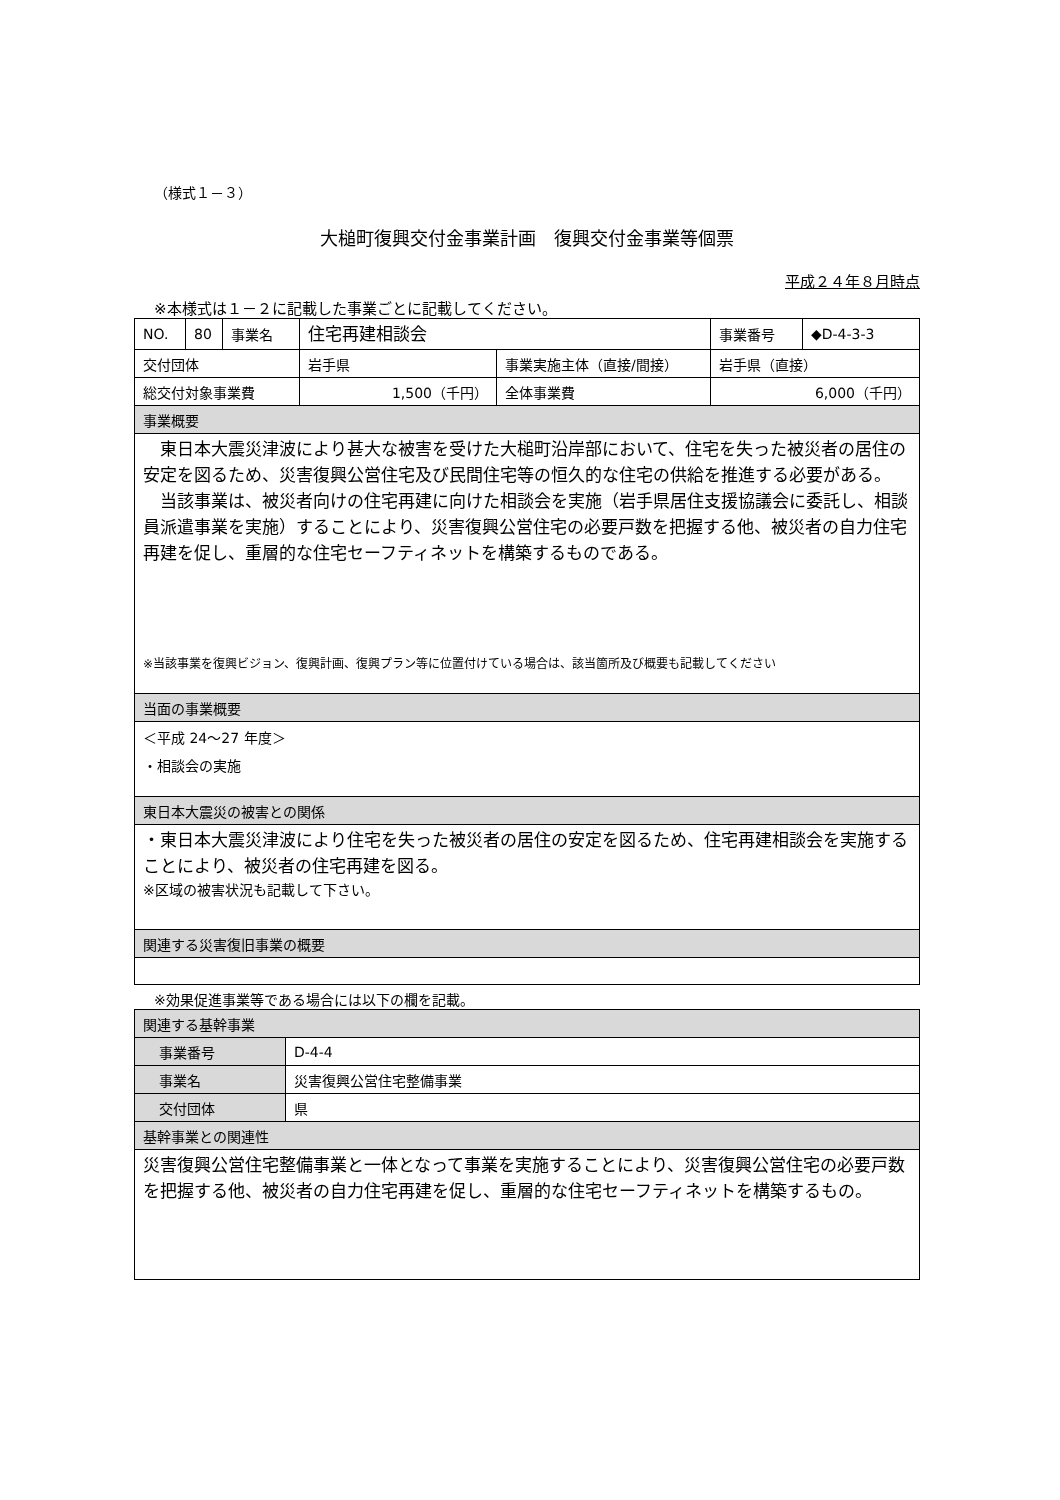（様式１－３）
大槌町復興交付金事業計画　復興交付金事業等個票
平成２４年８月時点
※本様式は１－２に記載した事業ごとに記載してください。
| NO. | 80 | 事業名 | 住宅再建相談会 | | 事業番号 | ◆D-4-3-3 |
| 交付団体 | | | 岩手県 | 事業実施主体（直接/間接） | 岩手県（直接） | |
| 総交付対象事業費 | | | 1,500（千円） | 全体事業費 | 6,000（千円） | |
| 事業概要 | | | | | | |
| 東日本大震災津波により甚大な被害を受けた大槌町沿岸部において、住宅を失った被災者の居住の安定を図るため、災害復興公営住宅及び民間住宅等の恒久的な住宅の供給を推進する必要がある。 当該事業は、被災者向けの住宅再建に向けた相談会を実施（岩手県居住支援協議会に委託し、相談員派遣事業を実施）することにより、災害復興公営住宅の必要戸数を把握する他、被災者の自力住宅再建を促し、重層的な住宅セーフティネットを構築するものである。 ※当該事業を復興ビジョン、復興計画、復興プラン等に位置付けている場合は、該当箇所及び概要も記載してください | | | | | | |
| 当面の事業概要 | | | | | | |
| ＜平成 24～27 年度＞ ・相談会の実施 | | | | | | |
| 東日本大震災の被害との関係 | | | | | | |
| ・東日本大震災津波により住宅を失った被災者の居住の安定を図るため、住宅再建相談会を実施することにより、被災者の住宅再建を図る。 ※区域の被害状況も記載して下さい。 | | | | | | |
| 関連する災害復旧事業の概要 | | | | | | |
※効果促進事業等である場合には以下の欄を記載。
| 関連する基幹事業 | |
| 事業番号 | D-4-4 |
| 事業名 | 災害復興公営住宅整備事業 |
| 交付団体 | 県 |
| 基幹事業との関連性 | |
| 災害復興公営住宅整備事業と一体となって事業を実施することにより、災害復興公営住宅の必要戸数を把握する他、被災者の自力住宅再建を促し、重層的な住宅セーフティネットを構築するもの。 | |